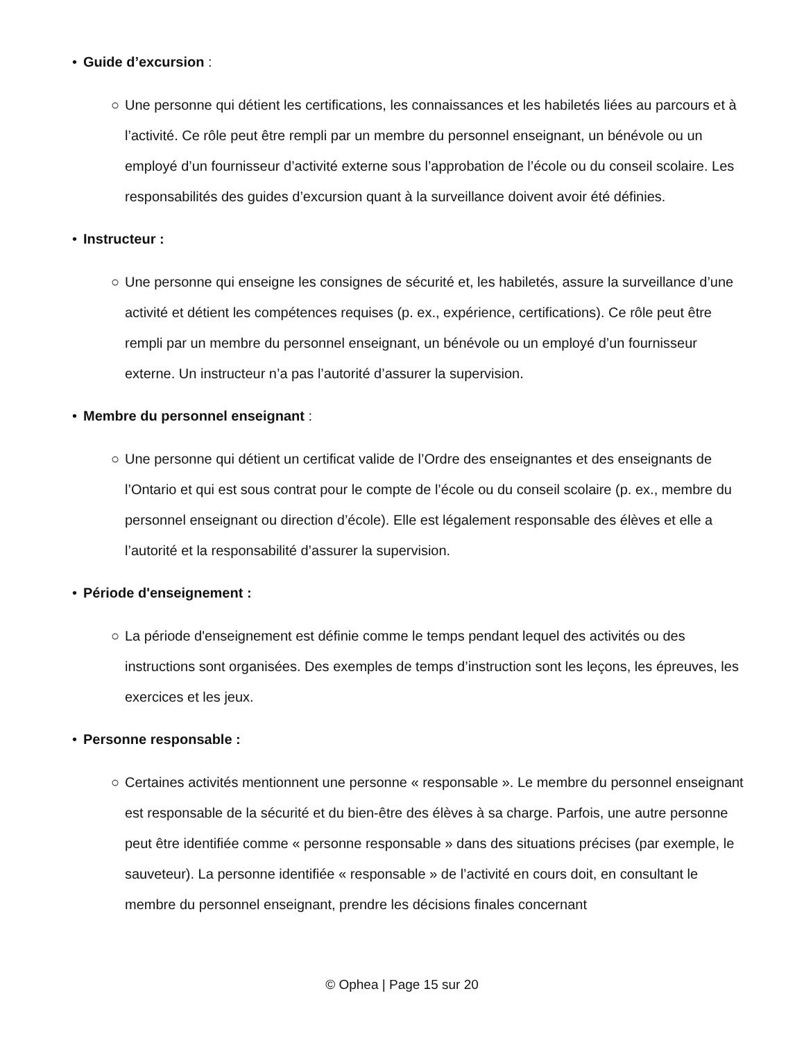• Guide d’excursion :
○ Une personne qui détient les certifications, les connaissances et les habiletés liées au parcours et à l’activité. Ce rôle peut être rempli par un membre du personnel enseignant, un bénévole ou un employé d’un fournisseur d’activité externe sous l’approbation de l’école ou du conseil scolaire. Les responsabilités des guides d’excursion quant à la surveillance doivent avoir été définies.
• Instructeur :
○ Une personne qui enseigne les consignes de sécurité et, les habiletés, assure la surveillance d’une activité et détient les compétences requises (p. ex., expérience, certifications). Ce rôle peut être rempli par un membre du personnel enseignant, un bénévole ou un employé d’un fournisseur externe. Un instructeur n’a pas l’autorité d’assurer la supervision.
• Membre du personnel enseignant :
○ Une personne qui détient un certificat valide de l’Ordre des enseignantes et des enseignants de l’Ontario et qui est sous contrat pour le compte de l’école ou du conseil scolaire (p. ex., membre du personnel enseignant ou direction d’école). Elle est légalement responsable des élèves et elle a l’autorité et la responsabilité d’assurer la supervision.
• Période d'enseignement :
○ La période d'enseignement est définie comme le temps pendant lequel des activités ou des instructions sont organisées. Des exemples de temps d’instruction sont les leçons, les épreuves, les exercices et les jeux.
• Personne responsable :
○ Certaines activités mentionnent une personne « responsable ». Le membre du personnel enseignant est responsable de la sécurité et du bien-être des élèves à sa charge. Parfois, une autre personne peut être identifiée comme « personne responsable » dans des situations précises (par exemple, le sauveteur). La personne identifiée « responsable » de l’activité en cours doit, en consultant le membre du personnel enseignant, prendre les décisions finales concernant
© Ophea | Page 15 sur 20